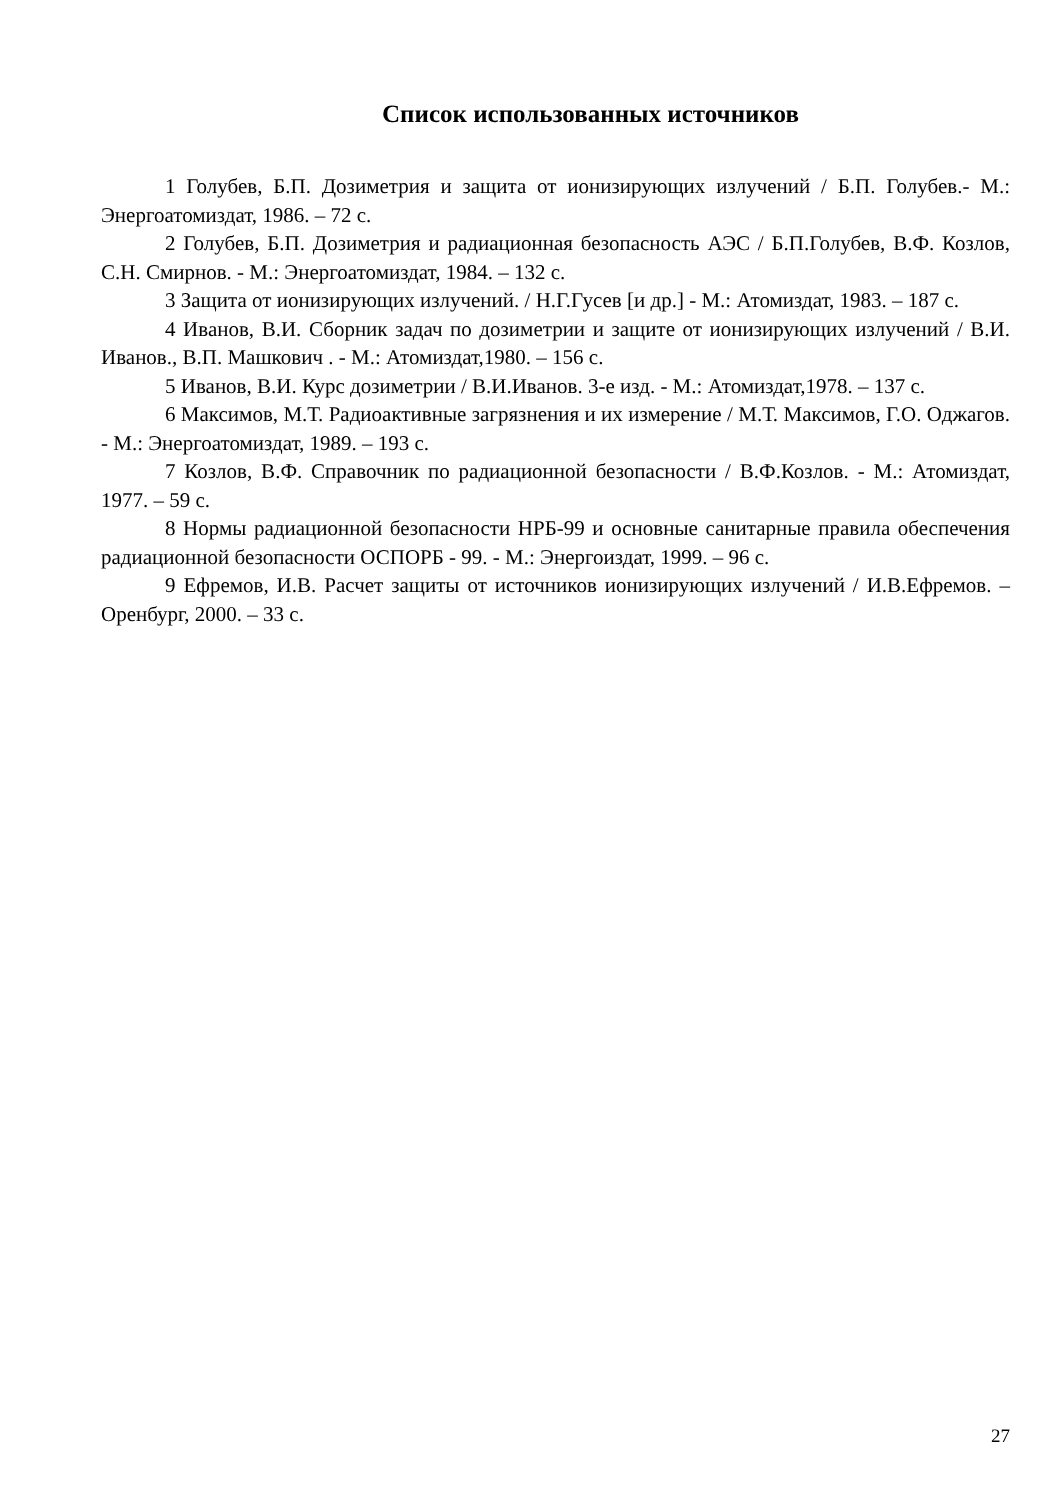Список использованных источников
1 Голубев, Б.П. Дозиметрия и защита от ионизирующих излучений / Б.П. Голубев.- М.: Энергоатомиздат, 1986. – 72 с.
2 Голубев, Б.П. Дозиметрия и радиационная безопасность АЭС / Б.П.Голубев, В.Ф. Козлов, С.Н. Смирнов. - М.: Энергоатомиздат, 1984. – 132 с.
3 Защита от ионизирующих излучений. / Н.Г.Гусев [и др.] - М.: Атомиздат, 1983. – 187 с.
4 Иванов, В.И. Сборник задач по дозиметрии и защите от ионизирующих излучений / В.И. Иванов., В.П. Машкович . - М.: Атомиздат,1980. – 156 с.
5 Иванов, В.И. Курс дозиметрии / В.И.Иванов. 3-е изд. - М.: Атомиздат,1978. – 137 с.
6 Максимов, М.Т. Радиоактивные загрязнения и их измерение / М.Т. Максимов, Г.О. Оджагов. - М.: Энергоатомиздат, 1989. – 193 с.
7 Козлов, В.Ф. Справочник по радиационной безопасности / В.Ф.Козлов. - М.: Атомиздат, 1977. – 59 с.
8 Нормы радиационной безопасности НРБ-99 и основные санитарные правила обеспечения радиационной безопасности ОСПОРБ - 99. - М.: Энергоиздат, 1999. – 96 с.
9 Ефремов, И.В. Расчет защиты от источников ионизирующих излучений / И.В.Ефремов. – Оренбург, 2000. – 33 с.
27